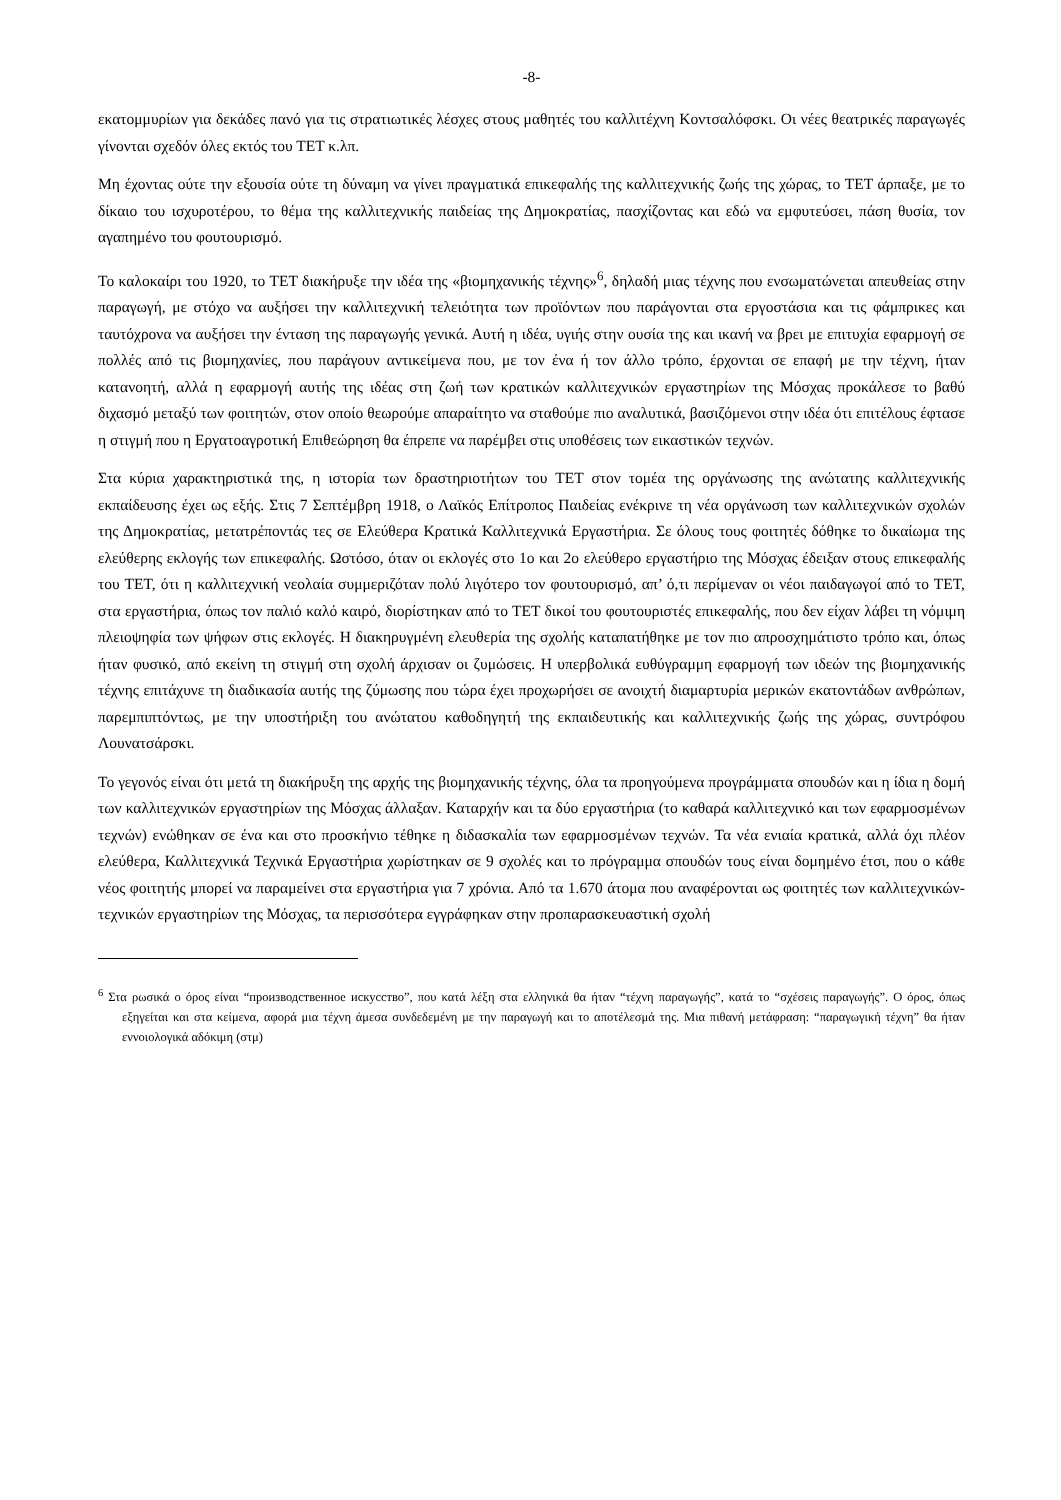-8-
εκατομμυρίων για δεκάδες πανό για τις στρατιωτικές λέσχες στους μαθητές του καλλιτέχνη Κοντσαλόφσκι. Οι νέες θεατρικές παραγωγές γίνονται σχεδόν όλες εκτός του ΤΕΤ κ.λπ.
Μη έχοντας ούτε την εξουσία ούτε τη δύναμη να γίνει πραγματικά επικεφαλής της καλλιτεχνικής ζωής της χώρας, το ΤΕΤ άρπαξε, με το δίκαιο του ισχυροτέρου, το θέμα της καλλιτεχνικής παιδείας της Δημοκρατίας, πασχίζοντας και εδώ να εμφυτεύσει, πάση θυσία, τον αγαπημένο του φουτουρισμό.
Το καλοκαίρι του 1920, το ΤΕΤ διακήρυξε την ιδέα της «βιομηχανικής τέχνης»<sup>6</sup>, δηλαδή μιας τέχνης που ενσωματώνεται απευθείας στην παραγωγή, με στόχο να αυξήσει την καλλιτεχνική τελειότητα των προϊόντων που παράγονται στα εργοστάσια και τις φάμπρικες και ταυτόχρονα να αυξήσει την ένταση της παραγωγής γενικά. Αυτή η ιδέα, υγιής στην ουσία της και ικανή να βρει με επιτυχία εφαρμογή σε πολλές από τις βιομηχανίες, που παράγουν αντικείμενα που, με τον ένα ή τον άλλο τρόπο, έρχονται σε επαφή με την τέχνη, ήταν κατανοητή, αλλά η εφαρμογή αυτής της ιδέας στη ζωή των κρατικών καλλιτεχνικών εργαστηρίων της Μόσχας προκάλεσε το βαθύ διχασμό μεταξύ των φοιτητών, στον οποίο θεωρούμε απαραίτητο να σταθούμε πιο αναλυτικά, βασιζόμενοι στην ιδέα ότι επιτέλους έφτασε η στιγμή που η Εργατοαγροτική Επιθεώρηση θα έπρεπε να παρέμβει στις υποθέσεις των εικαστικών τεχνών.
Στα κύρια χαρακτηριστικά της, η ιστορία των δραστηριοτήτων του ΤΕΤ στον τομέα της οργάνωσης της ανώτατης καλλιτεχνικής εκπαίδευσης έχει ως εξής. Στις 7 Σεπτέμβρη 1918, ο Λαϊκός Επίτροπος Παιδείας ενέκρινε τη νέα οργάνωση των καλλιτεχνικών σχολών της Δημοκρατίας, μετατρέποντάς τες σε Ελεύθερα Κρατικά Καλλιτεχνικά Εργαστήρια. Σε όλους τους φοιτητές δόθηκε το δικαίωμα της ελεύθερης εκλογής των επικεφαλής. Ωστόσο, όταν οι εκλογές στο 1ο και 2ο ελεύθερο εργαστήριο της Μόσχας έδειξαν στους επικεφαλής του ΤΕΤ, ότι η καλλιτεχνική νεολαία συμμεριζόταν πολύ λιγότερο τον φουτουρισμό, απ’ ό,τι περίμεναν οι νέοι παιδαγωγοί από το ΤΕΤ, στα εργαστήρια, όπως τον παλιό καλό καιρό, διορίστηκαν από το ΤΕΤ δικοί του φουτουριστές επικεφαλής, που δεν είχαν λάβει τη νόμιμη πλειοψηφία των ψήφων στις εκλογές. Η διακηρυγμένη ελευθερία της σχολής καταπατήθηκε με τον πιο απροσχημάτιστο τρόπο και, όπως ήταν φυσικό, από εκείνη τη στιγμή στη σχολή άρχισαν οι ζυμώσεις. Η υπερβολικά ευθύγραμμη εφαρμογή των ιδεών της βιομηχανικής τέχνης επιτάχυνε τη διαδικασία αυτής της ζύμωσης που τώρα έχει προχωρήσει σε ανοιχτή διαμαρτυρία μερικών εκατοντάδων ανθρώπων, παρεμπιπτόντως, με την υποστήριξη του ανώτατου καθοδηγητή της εκπαιδευτικής και καλλιτεχνικής ζωής της χώρας, συντρόφου Λουνατσάρσκι.
Το γεγονός είναι ότι μετά τη διακήρυξη της αρχής της βιομηχανικής τέχνης, όλα τα προηγούμενα προγράμματα σπουδών και η ίδια η δομή των καλλιτεχνικών εργαστηρίων της Μόσχας άλλαξαν. Καταρχήν και τα δύο εργαστήρια (το καθαρά καλλιτεχνικό και των εφαρμοσμένων τεχνών) ενώθηκαν σε ένα και στο προσκήνιο τέθηκε η διδασκαλία των εφαρμοσμένων τεχνών. Τα νέα ενιαία κρατικά, αλλά όχι πλέον ελεύθερα, Καλλιτεχνικά Τεχνικά Εργαστήρια χωρίστηκαν σε 9 σχολές και το πρόγραμμα σπουδών τους είναι δομημένο έτσι, που ο κάθε νέος φοιτητής μπορεί να παραμείνει στα εργαστήρια για 7 χρόνια. Από τα 1.670 άτομα που αναφέρονται ως φοιτητές των καλλιτεχνικών-τεχνικών εργαστηρίων της Μόσχας, τα περισσότερα εγγράφηκαν στην προπαρασκευαστική σχολή
<sup>6</sup> Στα ρωσικά ο όρος είναι “производственное искусство”, που κατά λέξη στα ελληνικά θα ήταν “τέχνη παραγωγής”, κατά το “σχέσεις παραγωγής”. Ο όρος, όπως εξηγείται και στα κείμενα, αφορά μια τέχνη άμεσα συνδεδεμένη με την παραγωγή και το αποτέλεσμά της. Μια πιθανή μετάφραση: “παραγωγική τέχνη” θα ήταν εννοιολογικά αδόκιμη (στμ)